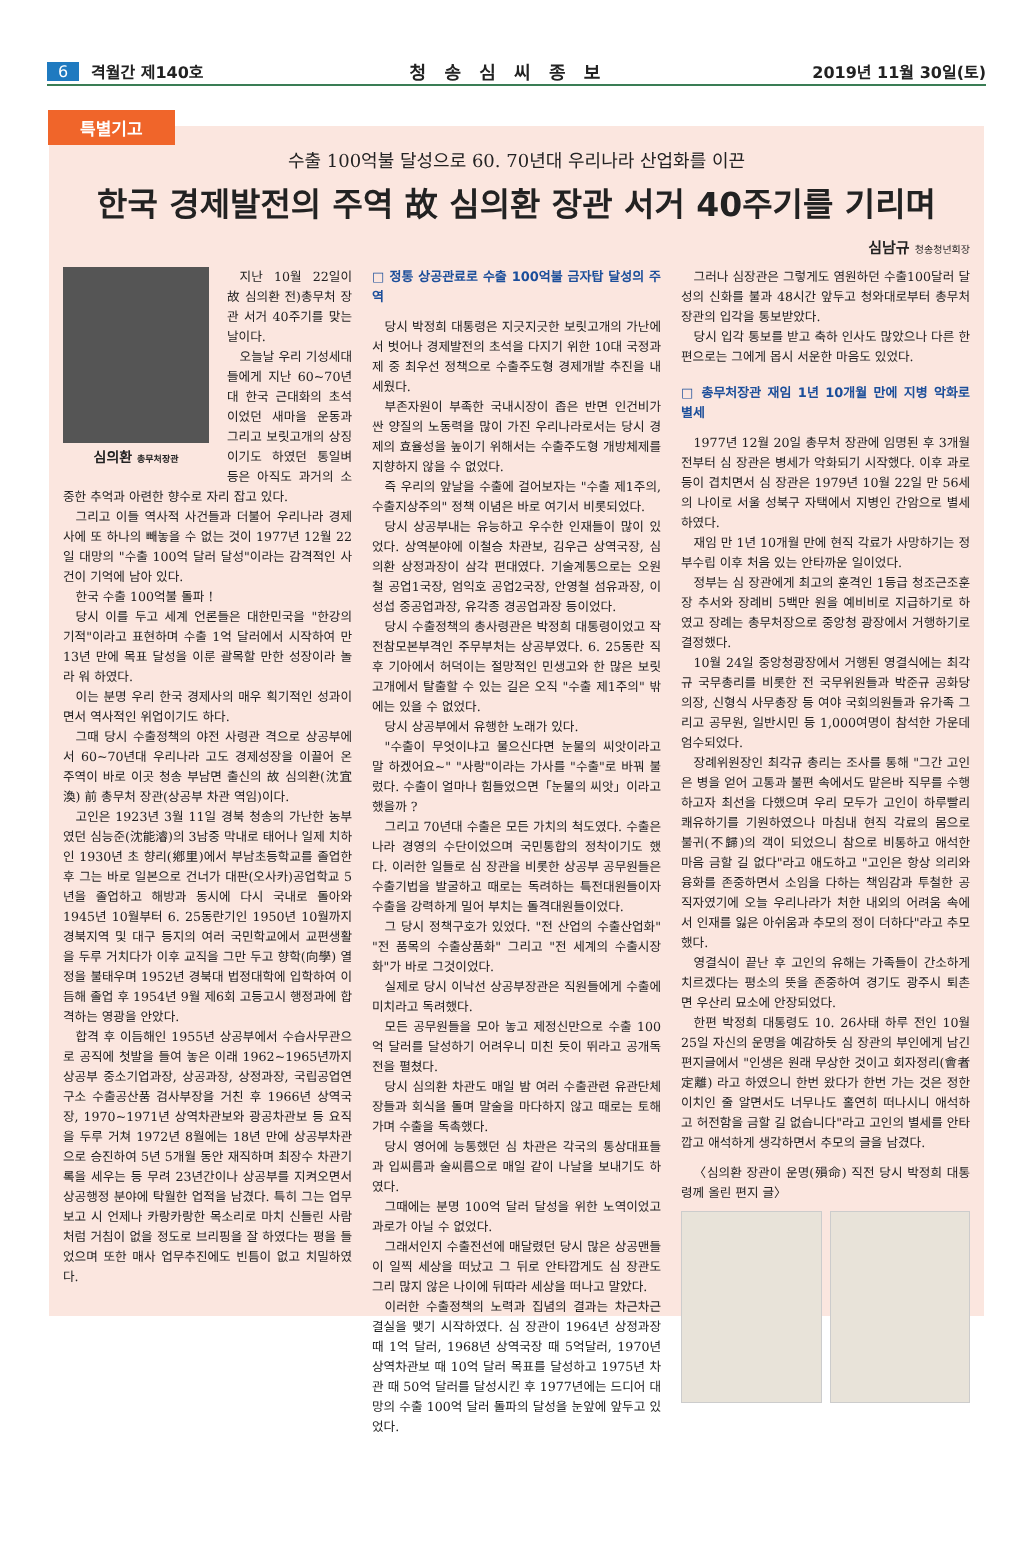6 격월간 제140호 청 송 심 씨 종 보 2019년 11월 30일(토)
특별기고
수출 100억불 달성으로 60. 70년대 우리나라 산업화를 이끈
한국 경제발전의 주역 故 심의환 장관 서거 40주기를 기리며
심남규 청송청년회장
심의환 총무처장관
지난 10월 22일이 故 심의환 전)총무처 장관 서거 40주기를 맞는 날이다.
오늘날 우리 기성세대들에게 지난 60~70년대 한국 근대화의 초석이었던 새마을 운동과 그리고 보릿고개의 상징이기도 하였던 통일벼 등은 아직도 과거의 소중한 추억과 아련한 향수로 자리 잡고 있다.
그리고 이들 역사적 사건들과 더불어 우리나라 경제사에 또 하나의 빼놓을 수 없는 것이 1977년 12월 22일 대망의 "수출 100억 달러 달성"이라는 감격적인 사건이 기억에 남아 있다.
한국 수출 100억불 돌파 !
당시 이를 두고 세계 언론들은 대한민국을 "한강의 기적"이라고 표현하며 수출 1억 달러에서 시작하여 만 13년 만에 목표 달성을 이룬 괄목할 만한 성장이라 놀라 워 하였다.
이는 분명 우리 한국 경제사의 매우 획기적인 성과이면서 역사적인 위업이기도 하다.
그때 당시 수출정책의 야전 사령관 격으로 상공부에서 60~70년대 우리나라 고도 경제성장을 이끌어 온 주역이 바로 이곳 청송 부남면 출신의 故 심의환(沈宜渙) 前 총무처 장관(상공부 차관 역임)이다.
고인은 1923년 3월 11일 경북 청송의 가난한 농부였던 심능준(沈能濬)의 3남중 막내로 태어나 일제 치하인 1930년 초 향리(鄕里)에서 부남초등학교를 졸업한 후 그는 바로 일본으로 건너가 대판(오사카)공업학교 5년을 졸업하고 해방과 동시에 다시 국내로 돌아와 1945년 10월부터 6. 25동란기인 1950년 10월까지 경북지역 및 대구 등지의 여러 국민학교에서 교편생활을 두루 거치다가 이후 교직을 그만 두고 향학(向學) 열정을 불태우며 1952년 경북대 법정대학에 입학하여 이듬해 졸업 후 1954년 9월 제6회 고등고시 행정과에 합격하는 영광을 안았다.
합격 후 이듬해인 1955년 상공부에서 수습사무관으로 공직에 첫발을 들여 놓은 이래 1962~1965년까지 상공부 중소기업과장, 상공과장, 상정과장, 국립공업연구소 수출공산품 검사부장을 거친 후 1966년 상역국장, 1970~1971년 상역차관보와 광공차관보 등 요직을 두루 거쳐 1972년 8월에는 18년 만에 상공부차관으로 승진하여 5년 5개월 동안 재직하며 최장수 차관기록을 세우는 등 무려 23년간이나 상공부를 지켜오면서 상공행정 분야에 탁월한 업적을 남겼다. 특히 그는 업무 보고 시 언제나 카랑카랑한 목소리로 마치 신들린 사람처럼 거침이 없을 정도로 브리핑을 잘 하였다는 평을 들었으며 또한 매사 업무추진에도 빈틈이 없고 치밀하였다.
□ 정통 상공관료로 수출 100억불 금자탑 달성의 주역
당시 박정희 대통령은 지긋지긋한 보릿고개의 가난에서 벗어나 경제발전의 초석을 다지기 위한 10대 국정과제 중 최우선 정책으로 수출주도형 경제개발 추진을 내세웠다.
부존자원이 부족한 국내시장이 좁은 반면 인건비가 싼 양질의 노동력을 많이 가진 우리나라로서는 당시 경제의 효율성을 높이기 위해서는 수출주도형 개방체제를 지향하지 않을 수 없었다.
즉 우리의 앞날을 수출에 걸어보자는 "수출 제1주의, 수출지상주의" 정책 이념은 바로 여기서 비롯되었다.
당시 상공부내는 유능하고 우수한 인재들이 많이 있었다. 상역분야에 이철승 차관보, 김우근 상역국장, 심의환 상정과장이 삼각 편대였다. 기술계통으로는 오원철 공업1국장, 엄익호 공업2국장, 안영철 섬유과장, 이성섭 중공업과장, 유각종 경공업과장 등이었다.
당시 수출정책의 총사령관은 박정희 대통령이었고 작전참모본부격인 주무부처는 상공부였다. 6. 25동란 직후 기아에서 허덕이는 절망적인 민생고와 한 많은 보릿고개에서 탈출할 수 있는 길은 오직 "수출 제1주의" 밖에는 있을 수 없었다.
당시 상공부에서 유행한 노래가 있다.
"수출이 무엇이냐고 물으신다면 눈물의 씨앗이라고 말 하겠어요~" "사랑"이라는 가사를 "수출"로 바꿔 불렀다. 수출이 얼마나 힘들었으면「눈물의 씨앗」이라고 했을까 ?
그리고 70년대 수출은 모든 가치의 척도였다. 수출은 나라 경영의 수단이었으며 국민통합의 정착이기도 했다. 이러한 일들로 심 장관을 비롯한 상공부 공무원들은 수출기법을 발굴하고 때로는 독려하는 특전대원들이자 수출을 강력하게 밀어 부치는 돌격대원들이었다.
그 당시 정책구호가 있었다. "전 산업의 수출산업화" "전 품목의 수출상품화" 그리고 "전 세계의 수출시장화"가 바로 그것이었다.
실제로 당시 이낙선 상공부장관은 직원들에게 수출에 미치라고 독려했다.
모든 공무원들을 모아 놓고 제정신만으로 수출 100억 달러를 달성하기 어려우니 미친 듯이 뛰라고 공개독전을 펼쳤다.
당시 심의환 차관도 매일 밤 여러 수출관련 유관단체장들과 회식을 돌며 말술을 마다하지 않고 때로는 토해 가며 수출을 독촉했다.
당시 영어에 능통했던 심 차관은 각국의 통상대표들과 입씨름과 술씨름으로 매일 같이 나날을 보내기도 하였다.
그때에는 분명 100억 달러 달성을 위한 노역이었고 과로가 아닐 수 없었다.
그래서인지 수출전선에 매달렸던 당시 많은 상공맨들이 일찍 세상을 떠났고 그 뒤로 안타깝게도 심 장관도 그리 많지 않은 나이에 뒤따라 세상을 떠나고 말았다.
이러한 수출정책의 노력과 집념의 결과는 차근차근 결실을 맺기 시작하였다. 심 장관이 1964년 상정과장 때 1억 달러, 1968년 상역국장 때 5억달러, 1970년 상역차관보 때 10억 달러 목표를 달성하고 1975년 차관 때 50억 달러를 달성시킨 후 1977년에는 드디어 대망의 수출 100억 달러 돌파의 달성을 눈앞에 앞두고 있었다.
그러나 심장관은 그렇게도 염원하던 수출100달러 달성의 신화를 불과 48시간 앞두고 청와대로부터 총무처장관의 입각을 통보받았다.
당시 입각 통보를 받고 축하 인사도 많았으나 다른 한편으로는 그에게 몹시 서운한 마음도 있었다.
□ 총무처장관 재임 1년 10개월 만에 지병 악화로 별세
1977년 12월 20일 총무처 장관에 임명된 후 3개월 전부터 심 장관은 병세가 악화되기 시작했다. 이후 과로 등이 겹치면서 심 장관은 1979년 10월 22일 만 56세의 나이로 서울 성북구 자택에서 지병인 간암으로 별세하였다.
재임 만 1년 10개월 만에 현직 각료가 사망하기는 정부수립 이후 처음 있는 안타까운 일이었다.
정부는 심 장관에게 최고의 훈격인 1등급 청조근조훈장 추서와 장례비 5백만 원을 예비비로 지급하기로 하였고 장례는 총무처장으로 중앙청 광장에서 거행하기로 결정했다.
10월 24일 중앙청광장에서 거행된 영결식에는 최각규 국무총리를 비롯한 전 국무위원들과 박준규 공화당의장, 신형식 사무총장 등 여야 국회의원들과 유가족 그리고 공무원, 일반시민 등 1,000여명이 참석한 가운데 엄수되었다.
장례위원장인 최각규 총리는 조사를 통해 "그간 고인은 병을 얻어 고통과 불편 속에서도 맡은바 직무를 수행하고자 최선을 다했으며 우리 모두가 고인이 하루빨리 쾌유하기를 기원하였으나 마침내 현직 각료의 몸으로 불귀(不歸)의 객이 되었으니 참으로 비통하고 애석한 마음 금할 길 없다"라고 애도하고 "고인은 항상 의리와 융화를 존중하면서 소임을 다하는 책임감과 투철한 공직자였기에 오늘 우리나라가 처한 내외의 어려움 속에서 인재를 잃은 아쉬움과 추모의 정이 더하다"라고 추모했다.
영결식이 끝난 후 고인의 유해는 가족들이 간소하게 치르겠다는 평소의 뜻을 존중하여 경기도 광주시 퇴촌면 우산리 묘소에 안장되었다.
한편 박정희 대통령도 10. 26사태 하루 전인 10월 25일 자신의 운명을 예감하듯 심 장관의 부인에게 남긴 편지글에서 "인생은 원래 무상한 것이고 회자정리(會者定離) 라고 하였으니 한번 왔다가 한번 가는 것은 정한 이치인 줄 알면서도 너무나도 홀연히 떠나시니 애석하고 허전함을 금할 길 없습니다"라고 고인의 별세를 안타깝고 애석하게 생각하면서 추모의 글을 남겼다.
〈심의환 장관이 운명(殞命) 직전 당시 박정희 대통령께 올린 편지 글〉